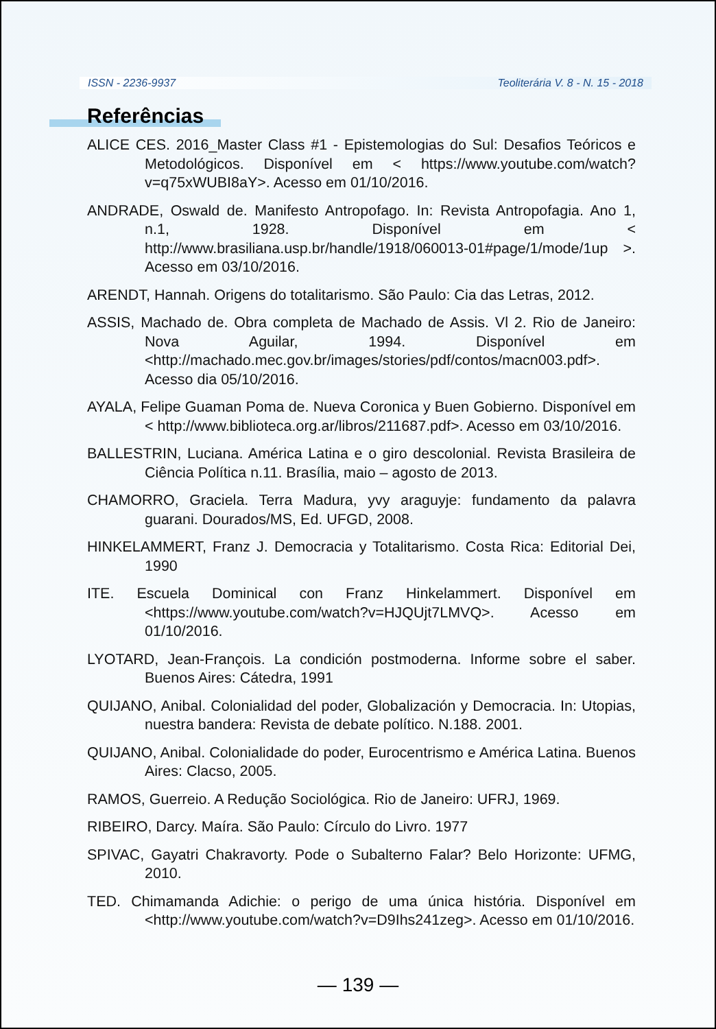ISSN - 2236-9937 Teoliterária V. 8 - N. 15 - 2018
Referências
ALICE CES. 2016_Master Class #1 - Epistemologias do Sul: Desafios Teóricos e Metodológicos. Disponível em < https://www.youtube.com/watch?v=q75xWUBI8aY>. Acesso em 01/10/2016.
ANDRADE, Oswald de. Manifesto Antropofago. In: Revista Antropofagia. Ano 1, n.1, 1928. Disponível em < http://www.brasiliana.usp.br/handle/1918/060013-01#page/1/mode/1up >. Acesso em 03/10/2016.
ARENDT, Hannah. Origens do totalitarismo. São Paulo: Cia das Letras, 2012.
ASSIS, Machado de. Obra completa de Machado de Assis. Vl 2. Rio de Janeiro: Nova Aguilar, 1994. Disponível em <http://machado.mec.gov.br/images/stories/pdf/contos/macn003.pdf>. Acesso dia 05/10/2016.
AYALA, Felipe Guaman Poma de. Nueva Coronica y Buen Gobierno. Disponível em < http://www.biblioteca.org.ar/libros/211687.pdf>. Acesso em 03/10/2016.
BALLESTRIN, Luciana. América Latina e o giro descolonial. Revista Brasileira de Ciência Política n.11. Brasília, maio – agosto de 2013.
CHAMORRO, Graciela. Terra Madura, yvy araguyje: fundamento da palavra guarani. Dourados/MS, Ed. UFGD, 2008.
HINKELAMMERT, Franz J. Democracia y Totalitarismo. Costa Rica: Editorial Dei, 1990
ITE. Escuela Dominical con Franz Hinkelammert. Disponível em <https://www.youtube.com/watch?v=HJQUjt7LMVQ>. Acesso em 01/10/2016.
LYOTARD, Jean-François. La condición postmoderna. Informe sobre el saber. Buenos Aires: Cátedra, 1991
QUIJANO, Anibal. Colonialidad del poder, Globalización y Democracia. In: Utopias, nuestra bandera: Revista de debate político. N.188. 2001.
QUIJANO, Anibal. Colonialidade do poder, Eurocentrismo e América Latina. Buenos Aires: Clacso, 2005.
RAMOS, Guerreio. A Redução Sociológica. Rio de Janeiro: UFRJ, 1969.
RIBEIRO, Darcy. Maíra. São Paulo: Círculo do Livro. 1977
SPIVAC, Gayatri Chakravorty. Pode o Subalterno Falar? Belo Horizonte: UFMG, 2010.
TED. Chimamanda Adichie: o perigo de uma única história. Disponível em <http://www.youtube.com/watch?v=D9Ihs241zeg>. Acesso em 01/10/2016.
— 139 —